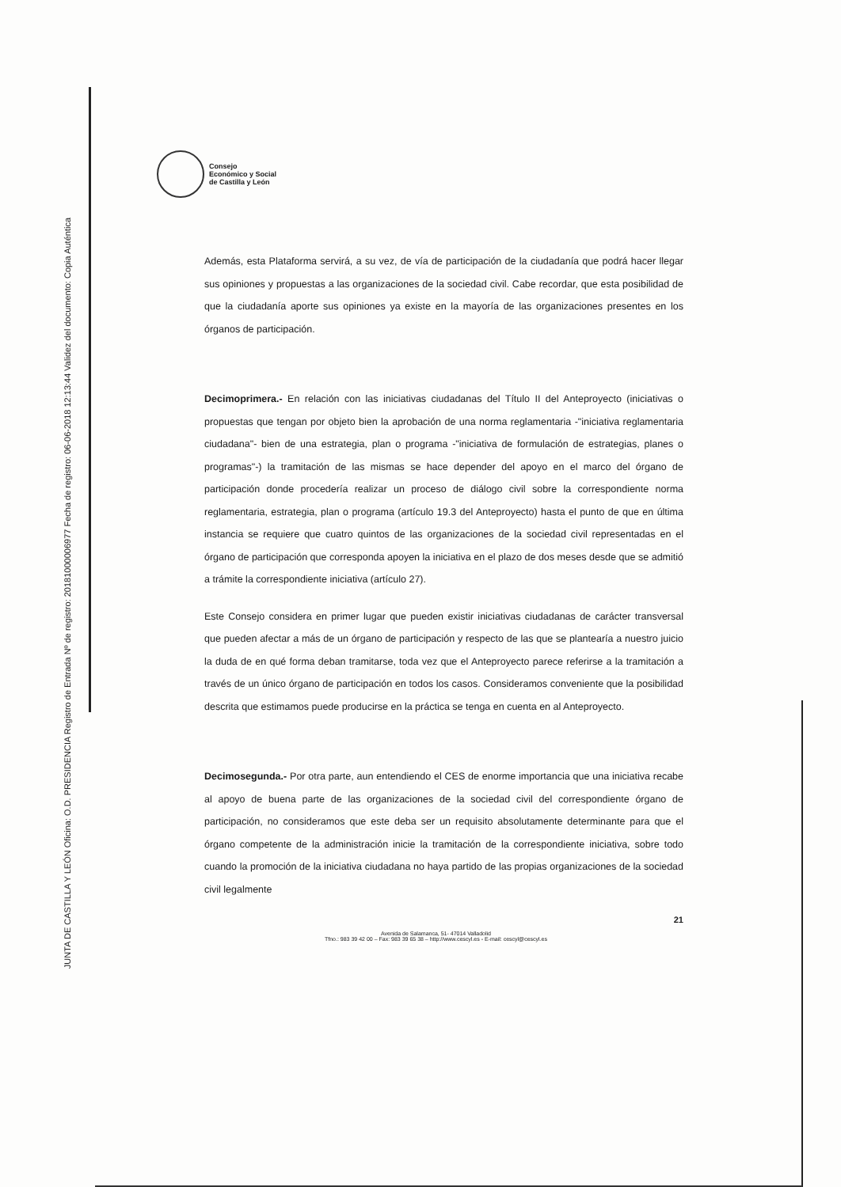JUNTA DE CASTILLA Y LEÓN Oficina: O.D. PRESIDENCIA Registro de Entrada Nº de registro: 20181000006977 Fecha de registro: 06-06-2018 12:13:44 Validez del documento: Copia Auténtica
Consejo
Económico y Social
de Castilla y León
Además, esta Plataforma servirá, a su vez, de vía de participación de la ciudadanía que podrá hacer llegar sus opiniones y propuestas a las organizaciones de la sociedad civil. Cabe recordar, que esta posibilidad de que la ciudadanía aporte sus opiniones ya existe en la mayoría de las organizaciones presentes en los órganos de participación.
Decimoprimera.- En relación con las iniciativas ciudadanas del Título II del Anteproyecto (iniciativas o propuestas que tengan por objeto bien la aprobación de una norma reglamentaria -"iniciativa reglamentaria ciudadana"- bien de una estrategia, plan o programa -"iniciativa de formulación de estrategias, planes o programas"-) la tramitación de las mismas se hace depender del apoyo en el marco del órgano de participación donde procedería realizar un proceso de diálogo civil sobre la correspondiente norma reglamentaria, estrategia, plan o programa (artículo 19.3 del Anteproyecto) hasta el punto de que en última instancia se requiere que cuatro quintos de las organizaciones de la sociedad civil representadas en el órgano de participación que corresponda apoyen la iniciativa en el plazo de dos meses desde que se admitió a trámite la correspondiente iniciativa (artículo 27).
Este Consejo considera en primer lugar que pueden existir iniciativas ciudadanas de carácter transversal que pueden afectar a más de un órgano de participación y respecto de las que se plantearía a nuestro juicio la duda de en qué forma deban tramitarse, toda vez que el Anteproyecto parece referirse a la tramitación a través de un único órgano de participación en todos los casos. Consideramos conveniente que la posibilidad descrita que estimamos puede producirse en la práctica se tenga en cuenta en al Anteproyecto.
Decimosegunda.- Por otra parte, aun entendiendo el CES de enorme importancia que una iniciativa recabe al apoyo de buena parte de las organizaciones de la sociedad civil del correspondiente órgano de participación, no consideramos que este deba ser un requisito absolutamente determinante para que el órgano competente de la administración inicie la tramitación de la correspondiente iniciativa, sobre todo cuando la promoción de la iniciativa ciudadana no haya partido de las propias organizaciones de la sociedad civil legalmente
21
Avenida de Salamanca, 51- 47014 Valladolid
Tfno.: 983 39 42 00 – Fax: 983 39 65 38 – http://www.cescyl.es - E-mail: cescyl@cescyl.es